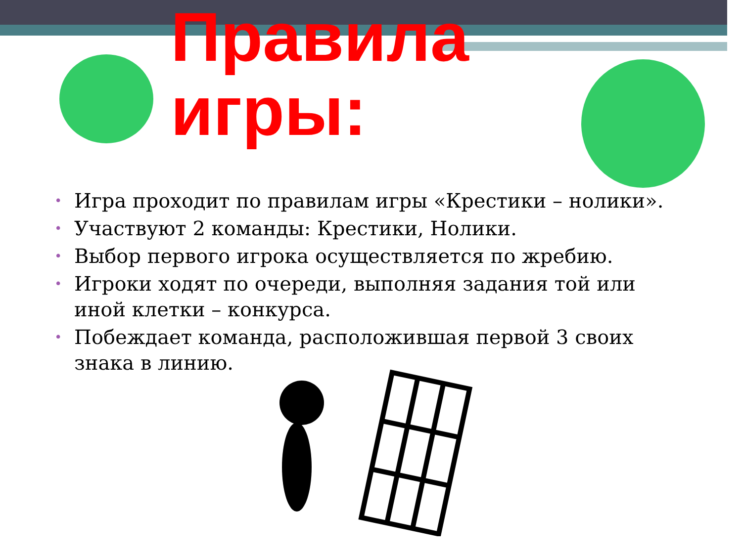Правила
игры:
• Игра проходит по правилам игры «Крестики – нолики».
• Участвуют 2 команды: Крестики, Нолики.
• Выбор первого игрока осуществляется по жребию.
• Игроки ходят по очереди, выполняя задания той или иной клетки – конкурса.
• Побеждает команда, расположившая первой 3 своих знака в линию.